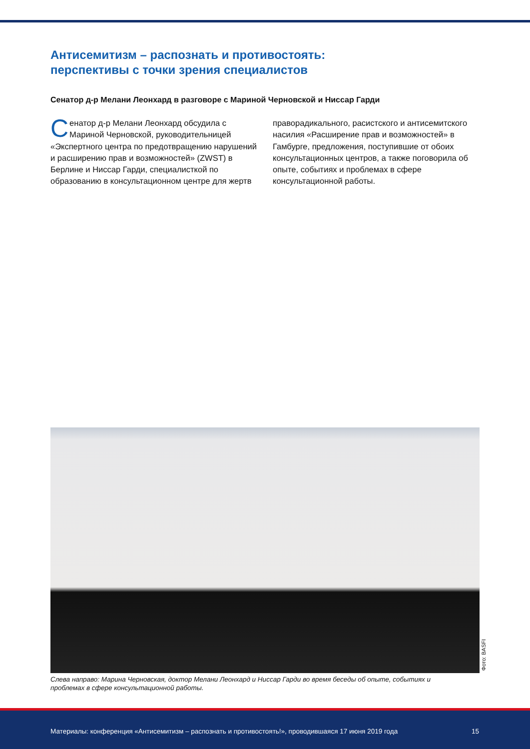Антисемитизм – распознать и противостоять:
перспективы с точки зрения специалистов
Сенатор д-р Мелани Леонхард в разговоре с Мариной Черновской и Ниссар Гарди
Сенатор д-р Мелани Леонхард обсудила с Мариной Черновской, руководительницей «Экспертного центра по предотвращению нарушений и расширению прав и возможностей» (ZWST) в Берлине и Ниссар Гарди, специалисткой по образованию в консультационном центре для жертв праворадикального, расистского и антисемитского насилия «Расширение прав и возможностей» в Гамбурге, предложения, поступившие от обоих консультационных центров, а также поговорила об опыте, событиях и проблемах в сфере консультационной работы.
Фото: BASFI
Слева направо: Марина Черновская, доктор Мелани Леонхард и Ниссар Гарди во время беседы об опыте, событиях и проблемах в сфере консультационной работы.
Материалы: конференция «Антисемитизм – распознать и противостоять!», проводившаяся 17 июня 2019 года 15